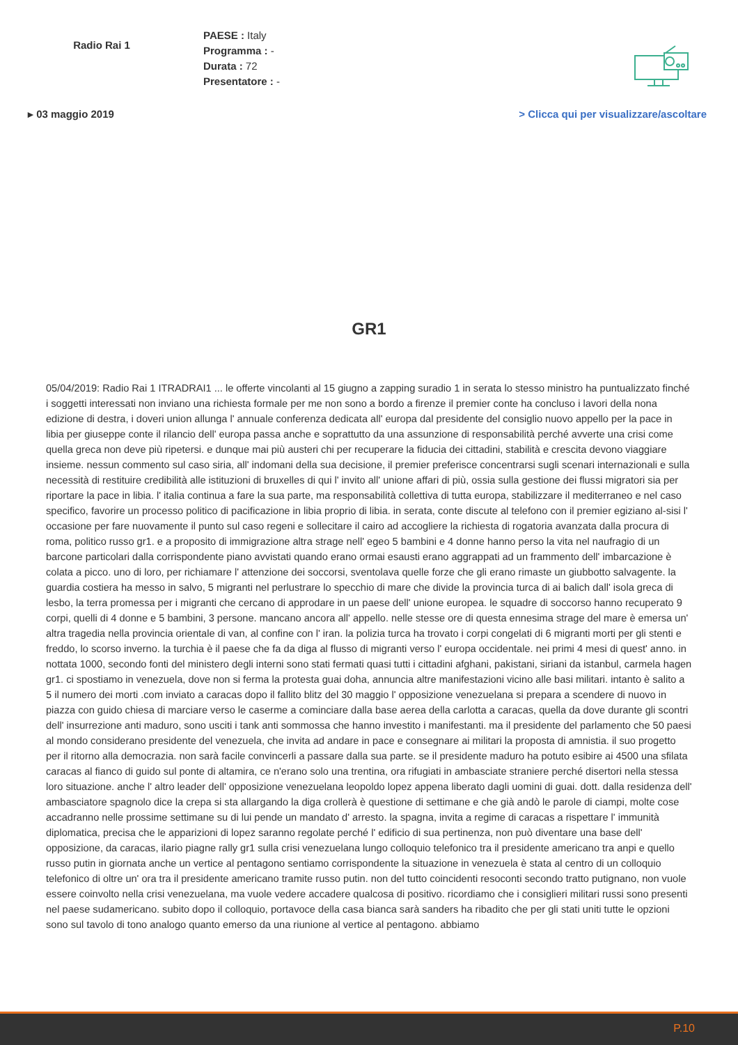Radio Rai 1
PAESE : Italy
Programma : -
Durata : 72
Presentatore : -
▸ 03 maggio 2019 > Clicca qui per visualizzare/ascoltare
GR1
05/04/2019: Radio Rai 1 ITRADRAI1 ... le offerte vincolanti al 15 giugno a zapping suradio 1 in serata lo stesso ministro ha puntualizzato finché i soggetti interessati non inviano una richiesta formale per me non sono a bordo a firenze il premier conte ha concluso i lavori della nona edizione di destra, i doveri union allunga l' annuale conferenza dedicata all' europa dal presidente del consiglio nuovo appello per la pace in libia per giuseppe conte il rilancio dell' europa passa anche e soprattutto da una assunzione di responsabilità perché avverte una crisi come quella greca non deve più ripetersi. e dunque mai più austeri chi per recuperare la fiducia dei cittadini, stabilità e crescita devono viaggiare insieme. nessun commento sul caso siria, all' indomani della sua decisione, il premier preferisce concentrarsi sugli scenari internazionali e sulla necessità di restituire credibilità alle istituzioni di bruxelles di qui l' invito all' unione affari di più, ossia sulla gestione dei flussi migratori sia per riportare la pace in libia. l' italia continua a fare la sua parte, ma responsabilità collettiva di tutta europa, stabilizzare il mediterraneo e nel caso specifico, favorire un processo politico di pacificazione in libia proprio di libia. in serata, conte discute al telefono con il premier egiziano al-sisi l' occasione per fare nuovamente il punto sul caso regeni e sollecitare il cairo ad accogliere la richiesta di rogatoria avanzata dalla procura di roma, politico russo gr1. e a proposito di immigrazione altra strage nell' egeo 5 bambini e 4 donne hanno perso la vita nel naufragio di un barcone particolari dalla corrispondente piano avvistati quando erano ormai esausti erano aggrappati ad un frammento dell' imbarcazione è colata a picco. uno di loro, per richiamare l' attenzione dei soccorsi, sventolava quelle forze che gli erano rimaste un giubbotto salvagente. la guardia costiera ha messo in salvo, 5 migranti nel perlustrare lo specchio di mare che divide la provincia turca di ai balich dall' isola greca di lesbo, la terra promessa per i migranti che cercano di approdare in un paese dell' unione europea. le squadre di soccorso hanno recuperato 9 corpi, quelli di 4 donne e 5 bambini, 3 persone. mancano ancora all' appello. nelle stesse ore di questa ennesima strage del mare è emersa un' altra tragedia nella provincia orientale di van, al confine con l' iran. la polizia turca ha trovato i corpi congelati di 6 migranti morti per gli stenti e freddo, lo scorso inverno. la turchia è il paese che fa da diga al flusso di migranti verso l' europa occidentale. nei primi 4 mesi di quest' anno. in nottata 1000, secondo fonti del ministero degli interni sono stati fermati quasi tutti i cittadini afghani, pakistani, siriani da istanbul, carmela hagen gr1. ci spostiamo in venezuela, dove non si ferma la protesta guai doha, annuncia altre manifestazioni vicino alle basi militari. intanto è salito a 5 il numero dei morti .com inviato a caracas dopo il fallito blitz del 30 maggio l' opposizione venezuelana si prepara a scendere di nuovo in piazza con guido chiesa di marciare verso le caserme a cominciare dalla base aerea della carlotta a caracas, quella da dove durante gli scontri dell' insurrezione anti maduro, sono usciti i tank anti sommossa che hanno investito i manifestanti. ma il presidente del parlamento che 50 paesi al mondo considerano presidente del venezuela, che invita ad andare in pace e consegnare ai militari la proposta di amnistia. il suo progetto per il ritorno alla democrazia. non sarà facile convincerli a passare dalla sua parte. se il presidente maduro ha potuto esibire ai 4500 una sfilata caracas al fianco di guido sul ponte di altamira, ce n'erano solo una trentina, ora rifugiati in ambasciate straniere perché disertori nella stessa loro situazione. anche l' altro leader dell' opposizione venezuelana leopoldo lopez appena liberato dagli uomini di guai. dott. dalla residenza dell' ambasciatore spagnolo dice la crepa si sta allargando la diga crollerà è questione di settimane e che già andò le parole di ciampi, molte cose accadranno nelle prossime settimane su di lui pende un mandato d' arresto. la spagna, invita a regime di caracas a rispettare l' immunità diplomatica, precisa che le apparizioni di lopez saranno regolate perché l' edificio di sua pertinenza, non può diventare una base dell' opposizione, da caracas, ilario piagne rally gr1 sulla crisi venezuelana lungo colloquio telefonico tra il presidente americano tra anpi e quello russo putin in giornata anche un vertice al pentagono sentiamo corrispondente la situazione in venezuela è stata al centro di un colloquio telefonico di oltre un' ora tra il presidente americano tramite russo putin. non del tutto coincidenti resoconti secondo tratto putignano, non vuole essere coinvolto nella crisi venezuelana, ma vuole vedere accadere qualcosa di positivo. ricordiamo che i consiglieri militari russi sono presenti nel paese sudamericano. subito dopo il colloquio, portavoce della casa bianca sarà sanders ha ribadito che per gli stati uniti tutte le opzioni sono sul tavolo di tono analogo quanto emerso da una riunione al vertice al pentagono. abbiamo
P.10